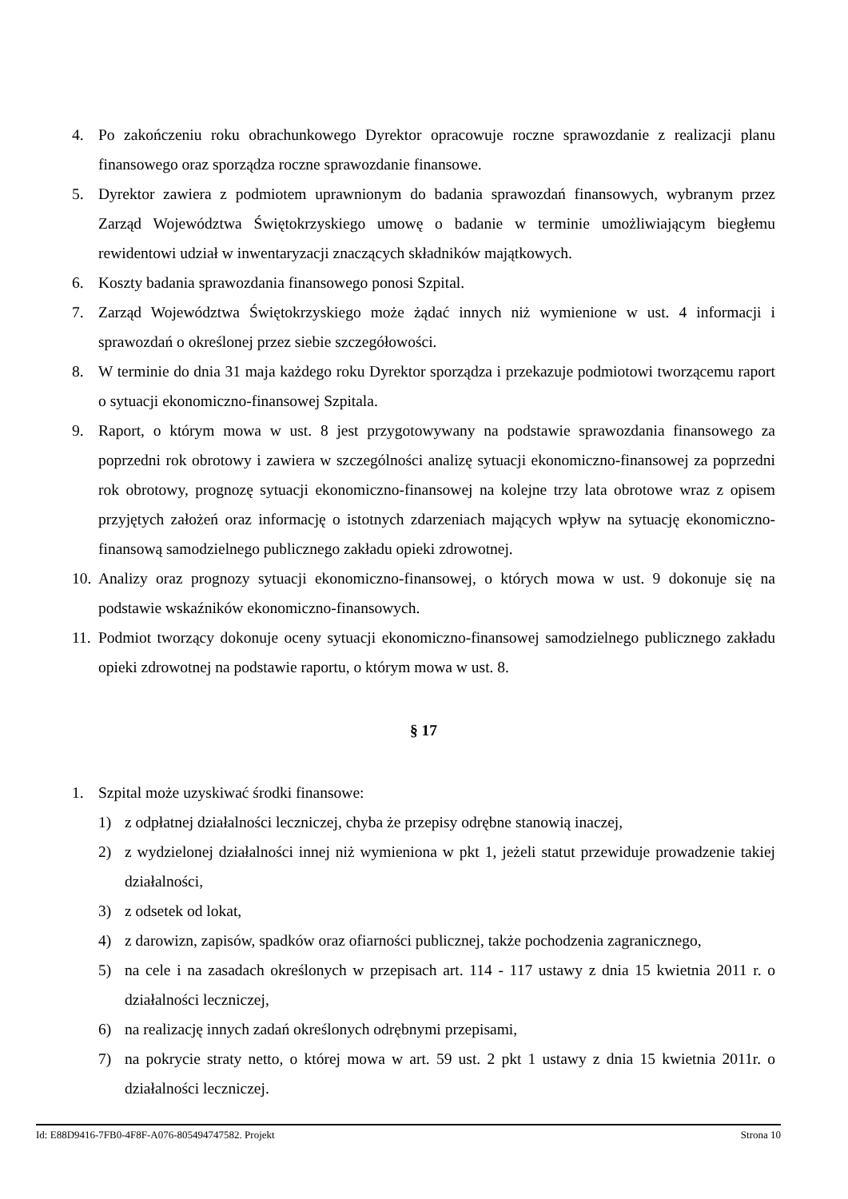4. Po zakończeniu roku obrachunkowego Dyrektor opracowuje roczne sprawozdanie z realizacji planu finansowego oraz sporządza roczne sprawozdanie finansowe.
5. Dyrektor zawiera z podmiotem uprawnionym do badania sprawozdań finansowych, wybranym przez Zarząd Województwa Świętokrzyskiego umowę o badanie w terminie umożliwiającym biegłemu rewidentowi udział w inwentaryzacji znaczących składników majątkowych.
6. Koszty badania sprawozdania finansowego ponosi Szpital.
7. Zarząd Województwa Świętokrzyskiego może żądać innych niż wymienione w ust. 4 informacji i sprawozdań o określonej przez siebie szczegółowości.
8. W terminie do dnia 31 maja każdego roku Dyrektor sporządza i przekazuje podmiotowi tworzącemu raport o sytuacji ekonomiczno-finansowej Szpitala.
9. Raport, o którym mowa w ust. 8 jest przygotowywany na podstawie sprawozdania finansowego za poprzedni rok obrotowy i zawiera w szczególności analizę sytuacji ekonomiczno-finansowej za poprzedni rok obrotowy, prognozę sytuacji ekonomiczno-finansowej na kolejne trzy lata obrotowe wraz z opisem przyjętych założeń oraz informację o istotnych zdarzeniach mających wpływ na sytuację ekonomiczno-finansową samodzielnego publicznego zakładu opieki zdrowotnej.
10. Analizy oraz prognozy sytuacji ekonomiczno-finansowej, o których mowa w ust. 9 dokonuje się na podstawie wskaźników ekonomiczno-finansowych.
11. Podmiot tworzący dokonuje oceny sytuacji ekonomiczno-finansowej samodzielnego publicznego zakładu opieki zdrowotnej na podstawie raportu, o którym mowa w ust. 8.
§ 17
1. Szpital może uzyskiwać środki finansowe:
1) z odpłatnej działalności leczniczej, chyba że przepisy odrębne stanowią inaczej,
2) z wydzielonej działalności innej niż wymieniona w pkt 1, jeżeli statut przewiduje prowadzenie takiej działalności,
3) z odsetek od lokat,
4) z darowizn, zapisów, spadków oraz ofiarności publicznej, także pochodzenia zagranicznego,
5) na cele i na zasadach określonych w przepisach art. 114 - 117 ustawy z dnia 15 kwietnia 2011 r. o działalności leczniczej,
6) na realizację innych zadań określonych odrębnymi przepisami,
7) na pokrycie straty netto, o której mowa w art. 59 ust. 2 pkt 1 ustawy z dnia 15 kwietnia 2011r. o działalności leczniczej.
Id: E88D9416-7FB0-4F8F-A076-805494747582. Projekt Strona 10